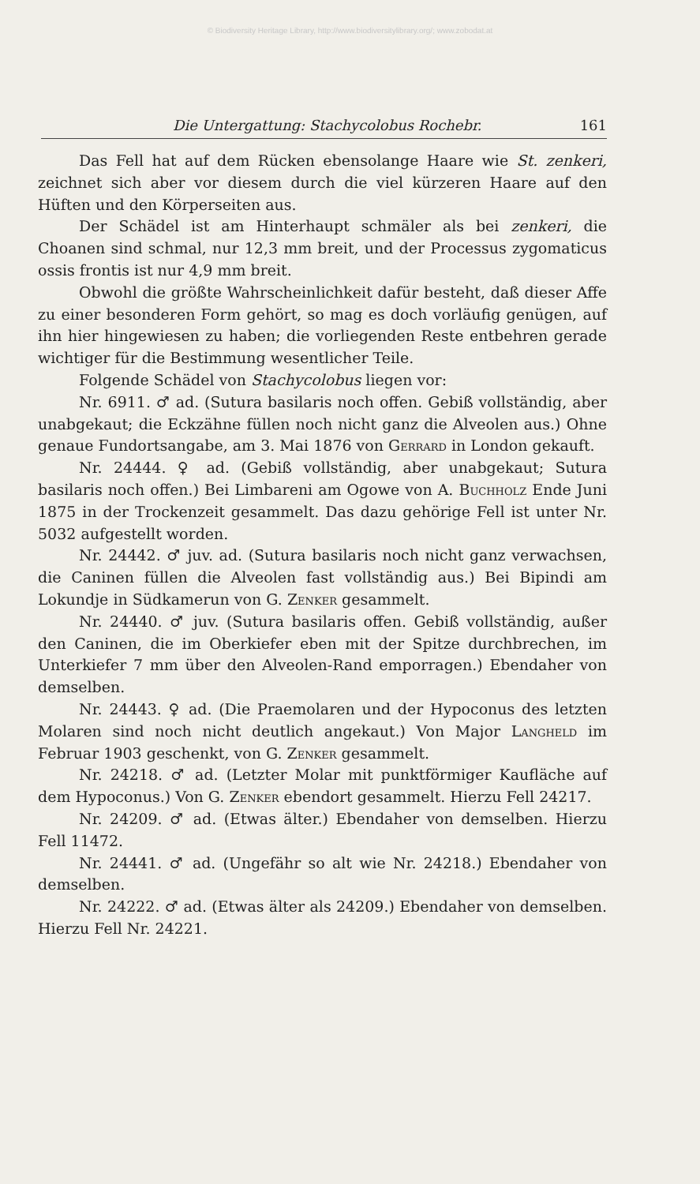© Biodiversity Heritage Library, http://www.biodiversitylibrary.org/; www.zobodat.at
Die Untergattung: Stachycolobus Rochebr. 161
Das Fell hat auf dem Rücken ebensolange Haare wie St. zenkeri, zeichnet sich aber vor diesem durch die viel kürzeren Haare auf den Hüften und den Körperseiten aus.
Der Schädel ist am Hinterhaupt schmäler als bei zenkeri, die Choanen sind schmal, nur 12,3 mm breit, und der Processus zygomaticus ossis frontis ist nur 4,9 mm breit.
Obwohl die größte Wahrscheinlichkeit dafür besteht, daß dieser Affe zu einer besonderen Form gehört, so mag es doch vorläufig genügen, auf ihn hier hingewiesen zu haben; die vorliegenden Reste entbehren gerade wichtiger für die Bestimmung wesentlicher Teile.
Folgende Schädel von Stachycolobus liegen vor:
Nr. 6911. ♂ ad. (Sutura basilaris noch offen. Gebiß vollständig, aber unabgekaut; die Eckzähne füllen noch nicht ganz die Alveolen aus.) Ohne genaue Fundortsangabe, am 3. Mai 1876 von Gerrard in London gekauft.
Nr. 24444. ♀ ad. (Gebiß vollständig, aber unabgekaut; Sutura basilaris noch offen.) Bei Limbareni am Ogowe von A. Buchholz Ende Juni 1875 in der Trockenzeit gesammelt. Das dazu gehörige Fell ist unter Nr. 5032 aufgestellt worden.
Nr. 24442. ♂ juv. ad. (Sutura basilaris noch nicht ganz verwachsen, die Caninen füllen die Alveolen fast vollständig aus.) Bei Bipindi am Lokundje in Südkamerun von G. Zenker gesammelt.
Nr. 24440. ♂ juv. (Sutura basilaris offen. Gebiß vollständig, außer den Caninen, die im Oberkiefer eben mit der Spitze durchbrechen, im Unterkiefer 7 mm über den Alveolen-Rand emporragen.) Ebendaher von demselben.
Nr. 24443. ♀ ad. (Die Praemolaren und der Hypoconus des letzten Molaren sind noch nicht deutlich angekaut.) Von Major Langheld im Februar 1903 geschenkt, von G. Zenker gesammelt.
Nr. 24218. ♂ ad. (Letzter Molar mit punktförmiger Kaufläche auf dem Hypoconus.) Von G. Zenker ebendort gesammelt. Hierzu Fell 24217.
Nr. 24209. ♂ ad. (Etwas älter.) Ebendaher von demselben. Hierzu Fell 11472.
Nr. 24441. ♂ ad. (Ungefähr so alt wie Nr. 24218.) Ebendaher von demselben.
Nr. 24222. ♂ ad. (Etwas älter als 24209.) Ebendaher von demselben. Hierzu Fell Nr. 24221.